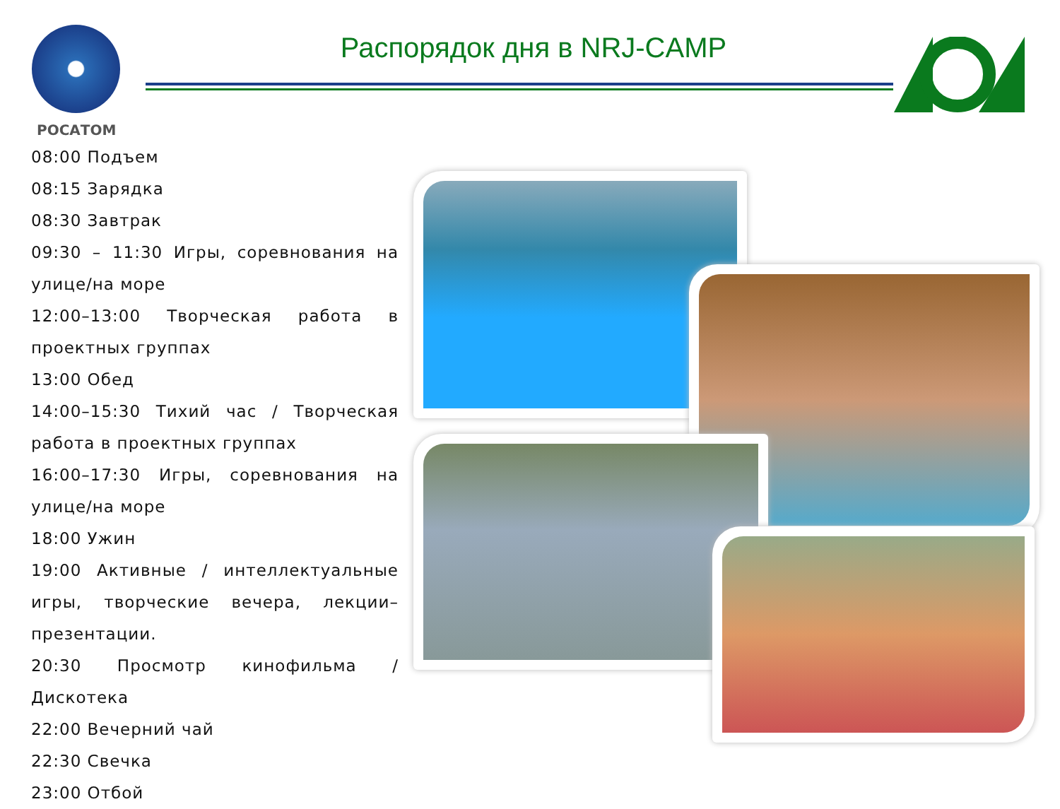РОСАТОМ
Распорядок дня в NRJ-CAMP
08:00 Подъем
08:15 Зарядка
08:30 Завтрак
09:30 – 11:30 Игры, соревнования на улице/на море
12:00–13:00 Творческая работа в проектных группах
13:00 Обед
14:00–15:30 Тихий час / Творческая работа в проектных группах
16:00–17:30 Игры, соревнования на улице/на море
18:00 Ужин
19:00 Активные / интеллектуальные игры, творческие вечера, лекции–презентации.
20:30 Просмотр кинофильма / Дискотека
22:00 Вечерний чай
22:30 Свечка
23:00 Отбой